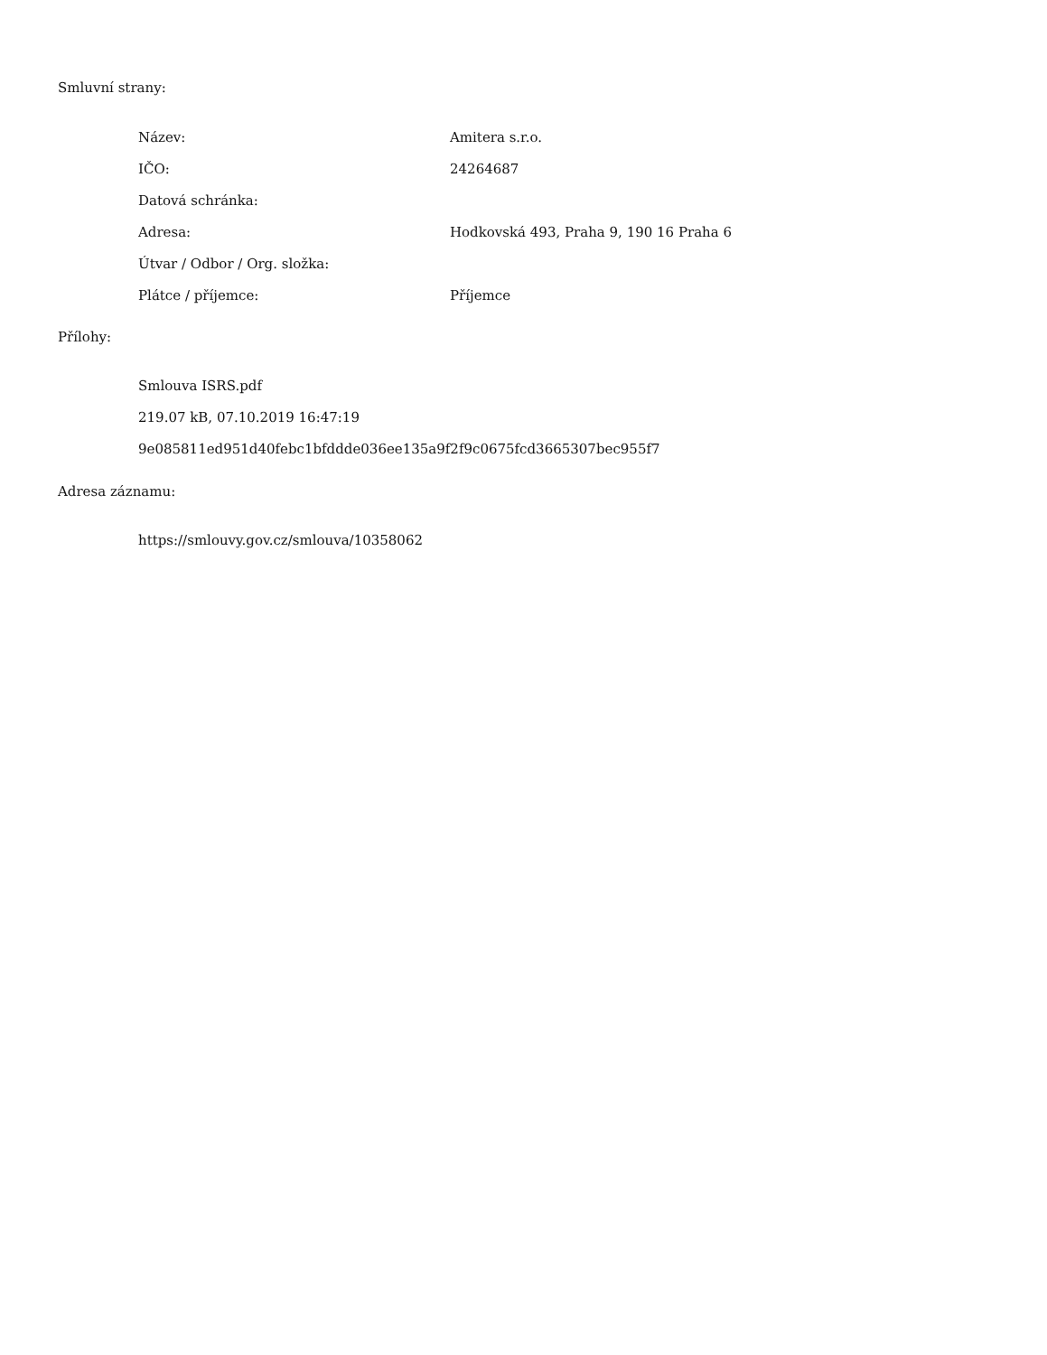Smluvní strany:
| Název: | Amitera s.r.o. |
| IČO: | 24264687 |
| Datová schránka: | |
| Adresa: | Hodkovská 493, Praha 9, 190 16 Praha 6 |
| Útvar / Odbor / Org. složka: | |
| Plátce / příjemce: | Příjemce |
Přílohy:
Smlouva ISRS.pdf
219.07 kB, 07.10.2019 16:47:19
9e085811ed951d40febc1bfddde036ee135a9f2f9c0675fcd3665307bec955f7
Adresa záznamu:
https://smlouvy.gov.cz/smlouva/10358062